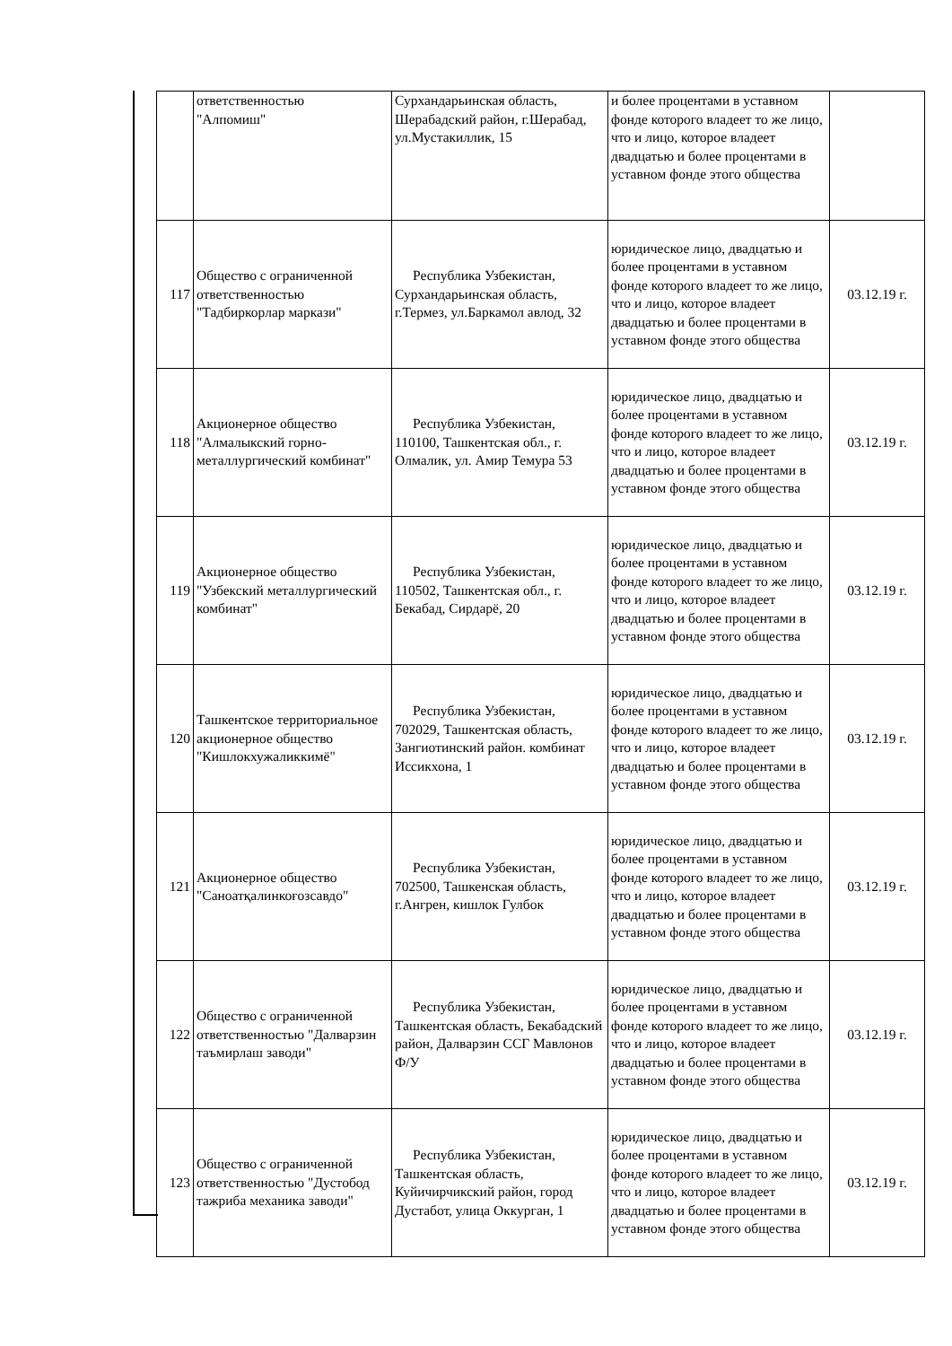| | ответственностью "Алпомиш" | Сурхандарьинская область, Шерабадский район, г.Шерабад, ул.Мустакиллик, 15 | и более процентами в уставном фонде которого владеет то же лицо, что и лицо, которое владеет двадцатью и более процентами в уставном фонде этого общества | |
| 117 | Общество с ограниченной ответственностью "Тадбиркорлар маркази" | Республика Узбекистан, Сурхандарьинская область, г.Термез, ул.Баркамол авлод, 32 | юридическое лицо, двадцатью и более процентами в уставном фонде которого владеет то же лицо, что и лицо, которое владеет двадцатью и более процентами в уставном фонде этого общества | 03.12.19 г. |
| 118 | Акционерное общество "Алмалыкский горно-металлургический комбинат" | Республика Узбекистан, 110100, Ташкентская обл., г. Олмалик, ул. Амир Темура 53 | юридическое лицо, двадцатью и более процентами в уставном фонде которого владеет то же лицо, что и лицо, которое владеет двадцатью и более процентами в уставном фонде этого общества | 03.12.19 г. |
| 119 | Акционерное общество "Узбекский металлургический комбинат" | Республика Узбекистан, 110502, Ташкентская обл., г. Бекабад, Сирдарё, 20 | юридическое лицо, двадцатью и более процентами в уставном фонде которого владеет то же лицо, что и лицо, которое владеет двадцатью и более процентами в уставном фонде этого общества | 03.12.19 г. |
| 120 | Ташкентское территориальное акционерное общество "Кишлокхужаликкимё" | Республика Узбекистан, 702029, Ташкентская область, Зангиотинский район. комбинат Иссикхона, 1 | юридическое лицо, двадцатью и более процентами в уставном фонде которого владеет то же лицо, что и лицо, которое владеет двадцатью и более процентами в уставном фонде этого общества | 03.12.19 г. |
| 121 | Акционерное общество "Саноатқалинкоғозсавдо" | Республика Узбекистан, 702500, Ташкенская область, г.Ангрен, кишлок Гулбок | юридическое лицо, двадцатью и более процентами в уставном фонде которого владеет то же лицо, что и лицо, которое владеет двадцатью и более процентами в уставном фонде этого общества | 03.12.19 г. |
| 122 | Общество с ограниченной ответственностью "Далварзин таъмирлаш заводи" | Республика Узбекистан, Ташкентская область, Бекабадский район, Далварзин ССГ Мавлонов Ф/У | юридическое лицо, двадцатью и более процентами в уставном фонде которого владеет то же лицо, что и лицо, которое владеет двадцатью и более процентами в уставном фонде этого общества | 03.12.19 г. |
| 123 | Общество с ограниченной ответственностью "Дустобод тажриба механика заводи" | Республика Узбекистан, Ташкентская область, Куйичирчикский район, город Дустабот, улица Оккурган, 1 | юридическое лицо, двадцатью и более процентами в уставном фонде которого владеет то же лицо, что и лицо, которое владеет двадцатью и более процентами в уставном фонде этого общества | 03.12.19 г. |